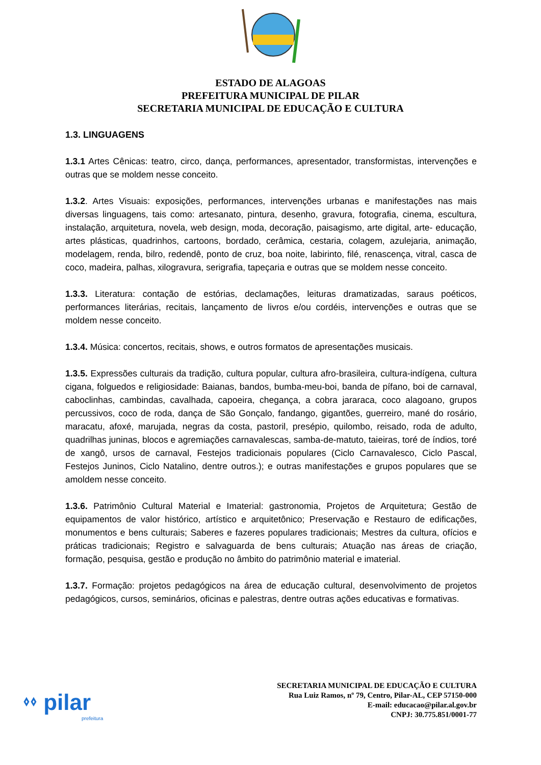ESTADO DE ALAGOAS
PREFEITURA MUNICIPAL DE PILAR
SECRETARIA MUNICIPAL DE EDUCAÇÃO E CULTURA
1.3. LINGUAGENS
1.3.1 Artes Cênicas: teatro, circo, dança, performances, apresentador, transformistas, intervenções e outras que se moldem nesse conceito.
1.3.2. Artes Visuais: exposições, performances, intervenções urbanas e manifestações nas mais diversas linguagens, tais como: artesanato, pintura, desenho, gravura, fotografia, cinema, escultura, instalação, arquitetura, novela, web design, moda, decoração, paisagismo, arte digital, arte- educação, artes plásticas, quadrinhos, cartoons, bordado, cerâmica, cestaria, colagem, azulejaria, animação, modelagem, renda, bilro, redendê, ponto de cruz, boa noite, labirinto, filé, renascença, vitral, casca de coco, madeira, palhas, xilogravura, serigrafia, tapeçaria e outras que se moldem nesse conceito.
1.3.3. Literatura: contação de estórias, declamações, leituras dramatizadas, saraus poéticos, performances literárias, recitais, lançamento de livros e/ou cordéis, intervenções e outras que se moldem nesse conceito.
1.3.4. Música: concertos, recitais, shows, e outros formatos de apresentações musicais.
1.3.5. Expressões culturais da tradição, cultura popular, cultura afro-brasileira, cultura-indígena, cultura cigana, folguedos e religiosidade: Baianas, bandos, bumba-meu-boi, banda de pífano, boi de carnaval, caboclinhas, cambindas, cavalhada, capoeira, chegança, a cobra jararaca, coco alagoano, grupos percussivos, coco de roda, dança de São Gonçalo, fandango, gigantões, guerreiro, mané do rosário, maracatu, afoxé, marujada, negras da costa, pastoril, presépio, quilombo, reisado, roda de adulto, quadrilhas juninas, blocos e agremiações carnavalescas, samba-de-matuto, taieiras, toré de índios, toré de xangô, ursos de carnaval, Festejos tradicionais populares (Ciclo Carnavalesco, Ciclo Pascal, Festejos Juninos, Ciclo Natalino, dentre outros.); e outras manifestações e grupos populares que se amoldem nesse conceito.
1.3.6. Patrimônio Cultural Material e Imaterial: gastronomia, Projetos de Arquitetura; Gestão de equipamentos de valor histórico, artístico e arquitetônico; Preservação e Restauro de edificações, monumentos e bens culturais; Saberes e fazeres populares tradicionais; Mestres da cultura, ofícios e práticas tradicionais; Registro e salvaguarda de bens culturais; Atuação nas áreas de criação, formação, pesquisa, gestão e produção no âmbito do patrimônio material e imaterial.
1.3.7. Formação: projetos pedagógicos na área de educação cultural, desenvolvimento de projetos pedagógicos, cursos, seminários, oficinas e palestras, dentre outras ações educativas e formativas.
⬫⬫ pilar
prefeitura
SECRETARIA MUNICIPAL DE EDUCAÇÃO E CULTURA
Rua Luiz Ramos, nº 79, Centro, Pilar-AL, CEP 57150-000
E-mail: educacao@pilar.al.gov.br
CNPJ: 30.775.851/0001-77